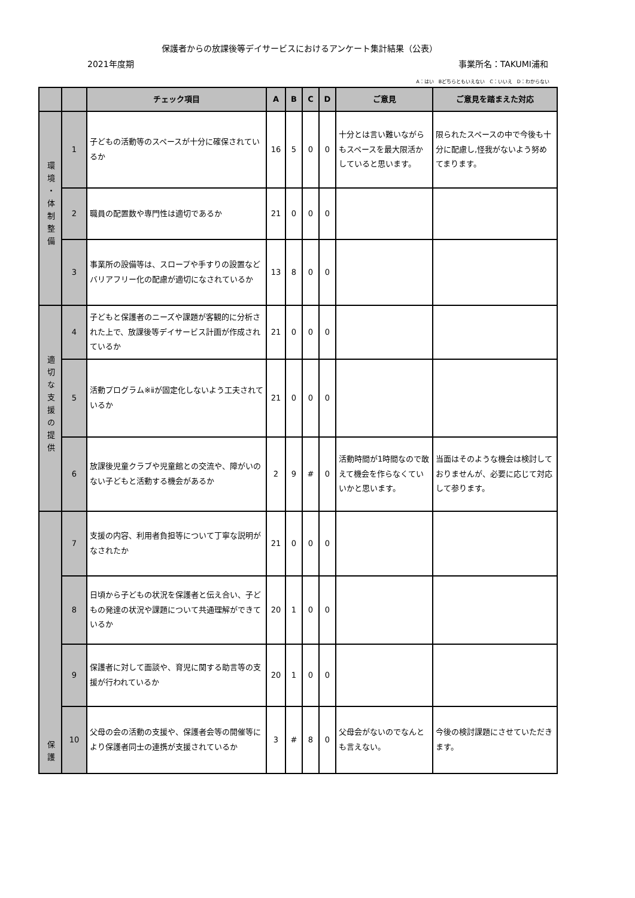保護者からの放課後等デイサービスにおけるアンケート集計結果（公表）
2021年度期 事業所名：TAKUMI浦和
A：はい　Bどちらともいえない　C：いいえ　D：わからない
| | | チェック項目 | A | B | C | D | ご意見 | ご意見を踏まえた対応 |
| --- | --- | --- | --- | --- | --- | --- | --- | --- |
| 環境・体制整備 | 1 | 子どもの活動等のスペースが十分に確保されているか | 16 | 5 | 0 | 0 | 十分とは言い難いながらもスペースを最大限活かしていると思います。 | 限られたスペースの中で今後も十分に配慮し,怪我がないよう努めてまります。 |
| | 2 | 職員の配置数や専門性は適切であるか | 21 | 0 | 0 | 0 | | |
| | 3 | 事業所の設備等は、スロープや手すりの設置などバリアフリー化の配慮が適切になされているか | 13 | 8 | 0 | 0 | | |
| 適切な支援の提供 | 4 | 子どもと保護者のニーズや課題が客観的に分析された上で、放課後等デイサービス計画が作成されているか | 21 | 0 | 0 | 0 | | |
| | 5 | 活動プログラム※ⅱが固定化しないよう工夫されているか | 21 | 0 | 0 | 0 | | |
| | 6 | 放課後児童クラブや児童館との交流や、障がいのない子どもと活動する機会があるか | 2 | 9 | # | 0 | 活動時間が1時間なので敢えて機会を作らなくていいかと思います。 | 当面はそのような機会は検討しておりませんが、必要に応じて対応して参ります。 |
| 保護 | 7 | 支援の内容、利用者負担等について丁寧な説明がなされたか | 21 | 0 | 0 | 0 | | |
| | 8 | 日頃から子どもの状況を保護者と伝え合い、子どもの発達の状況や課題について共通理解ができているか | 20 | 1 | 0 | 0 | | |
| | 9 | 保護者に対して面談や、育児に関する助言等の支援が行われているか | 20 | 1 | 0 | 0 | | |
| | 10 | 父母の会の活動の支援や、保護者会等の開催等により保護者同士の連携が支援されているか | 3 | # | 8 | 0 | 父母会がないのでなんとも言えない。 | 今後の検討課題にさせていただきます。 |